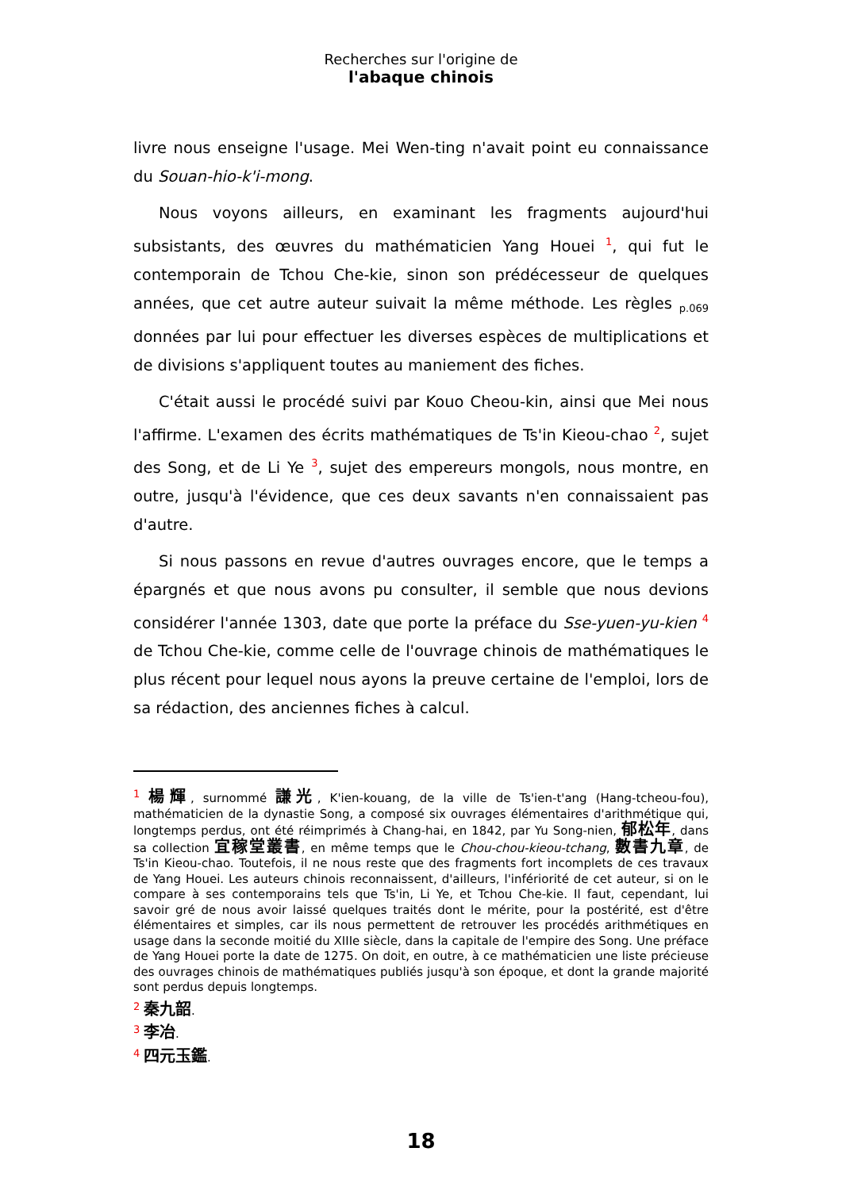Recherches sur l'origine de
l'abaque chinois
livre nous enseigne l'usage. Mei Wen-ting n'avait point eu connaissance du Souan-hio-k'i-mong.
Nous voyons ailleurs, en examinant les fragments aujourd'hui subsistants, des œuvres du mathématicien Yang Houei <sup>1</sup>, qui fut le contemporain de Tchou Che-kie, sinon son prédécesseur de quelques années, que cet autre auteur suivait la même méthode. Les règles p.069 données par lui pour effectuer les diverses espèces de multiplications et de divisions s'appliquent toutes au maniement des fiches.
C'était aussi le procédé suivi par Kouo Cheou-kin, ainsi que Mei nous l'affirme. L'examen des écrits mathématiques de Ts'in Kieou-chao <sup>2</sup>, sujet des Song, et de Li Ye <sup>3</sup>, sujet des empereurs mongols, nous montre, en outre, jusqu'à l'évidence, que ces deux savants n'en connaissaient pas d'autre.
Si nous passons en revue d'autres ouvrages encore, que le temps a épargnés et que nous avons pu consulter, il semble que nous devions considérer l'année 1303, date que porte la préface du Sse-yuen-yu-kien <sup>4</sup> de Tchou Che-kie, comme celle de l'ouvrage chinois de mathématiques le plus récent pour lequel nous ayons la preuve certaine de l'emploi, lors de sa rédaction, des anciennes fiches à calcul.
<sup>1</sup> 楊輝, surnommé 謙光, K'ien-kouang, de la ville de Ts'ien-t'ang (Hang-tcheou-fou), mathématicien de la dynastie Song, a composé six ouvrages élémentaires d'arithmétique qui, longtemps perdus, ont été réimprimés à Chang-hai, en 1842, par Yu Song-nien, 郁松年, dans sa collection 宜稼堂叢書, en même temps que le Chou-chou-kieou-tchang, 數書九章, de Ts'in Kieou-chao. Toutefois, il ne nous reste que des fragments fort incomplets de ces travaux de Yang Houei. Les auteurs chinois reconnaissent, d'ailleurs, l'infériorité de cet auteur, si on le compare à ses contemporains tels que Ts'in, Li Ye, et Tchou Che-kie. Il faut, cependant, lui savoir gré de nous avoir laissé quelques traités dont le mérite, pour la postérité, est d'être élémentaires et simples, car ils nous permettent de retrouver les procédés arithmétiques en usage dans la seconde moitié du XIIIe siècle, dans la capitale de l'empire des Song. Une préface de Yang Houei porte la date de 1275. On doit, en outre, à ce mathématicien une liste précieuse des ouvrages chinois de mathématiques publiés jusqu'à son époque, et dont la grande majorité sont perdus depuis longtemps.
<sup>2</sup> 秦九韶.
<sup>3</sup> 李冶.
<sup>4</sup> 四元玉鑑.
18